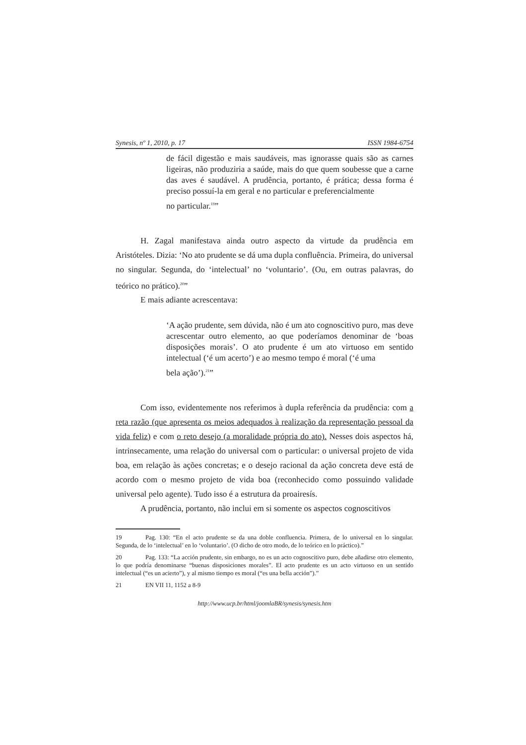Synesis, nº 1, 2010, p. 17 ISSN 1984-6754
de fácil digestão e mais saudáveis, mas ignorasse quais são as carnes ligeiras, não produziria a saúde, mais do que quem soubesse que a carne das aves é saudável. A prudência, portanto, é prática; dessa forma é preciso possuí-la em geral e no particular e preferencialmente
no particular.<sup>19</sup>”
H. Zagal manifestava ainda outro aspecto da virtude da prudência em Aristóteles. Dizia: ‘No ato prudente se dá uma dupla confluência. Primeira, do universal no singular. Segunda, do ‘intelectual’ no ‘voluntario’. (Ou, em outras palavras, do teórico no prático).<sup>20</sup>”
E mais adiante acrescentava:
‘A ação prudente, sem dúvida, não é um ato cognoscitivo puro, mas deve acrescentar outro elemento, ao que poderíamos denominar de ‘boas disposições morais’. O ato prudente é um ato virtuoso em sentido intelectual (‘é um acerto’) e ao mesmo tempo é moral (‘é uma
bela ação’).<sup>21</sup>”
Com isso, evidentemente nos referimos à dupla referência da prudência: com a reta razão (que apresenta os meios adequados à realização da representação pessoal da vida feliz) e com o reto desejo (a moralidade própria do ato). Nesses dois aspectos há, intrinsecamente, uma relação do universal com o particular: o universal projeto de vida boa, em relação às ações concretas; e o desejo racional da ação concreta deve está de acordo com o mesmo projeto de vida boa (reconhecido como possuindo validade universal pelo agente). Tudo isso é a estrutura da proairesís.
A prudência, portanto, não inclui em si somente os aspectos cognoscitivos
19 Pag. 130: “En el acto prudente se da una doble confluencia. Primera, de lo universal en lo singular. Segunda, de lo ‘intelectual’ en lo ‘voluntario’. (O dicho de otro modo, de lo teórico en lo práctico).”
20 Pag. 133: “La acción prudente, sin embargo, no es un acto cognoscitivo puro, debe añadirse otro elemento, lo que podría denominarse “buenas disposiciones morales”. El acto prudente es un acto virtuoso en un sentido intelectual (“es un acierto”), y al mismo tiempo es moral (“es una bella acción”).”
21 EN VII 11, 1152 a 8-9
http://www.ucp.br/html/joomlaBR/synesis/synesis.htm